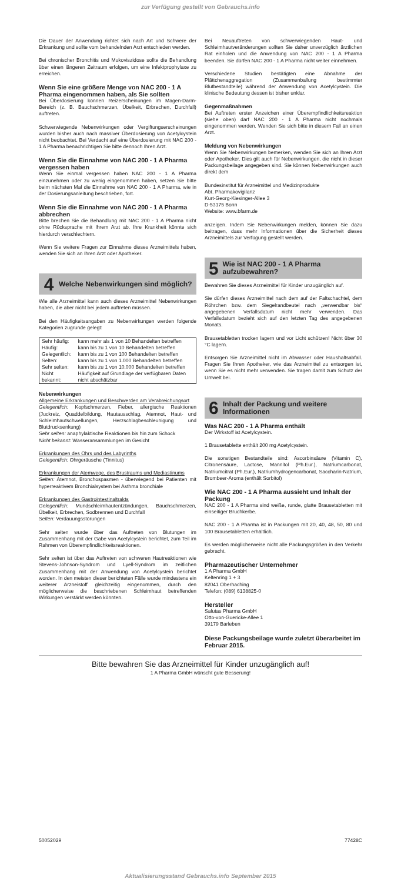zur Verfügung gestellt von Gebrauchs.info
Die Dauer der Anwendung richtet sich nach Art und Schwere der Erkrankung und sollte vom behandelnden Arzt entschieden werden.
Bei chronischer Bronchitis und Mukoviszidose sollte die Behandlung über einen längeren Zeitraum erfolgen, um eine Infektprophylaxe zu erreichen.
Wenn Sie eine größere Menge von NAC 200 - 1 A Pharma eingenommen haben, als Sie sollten
Bei Überdosierung können Reizerscheinungen im Magen-Darm-Bereich (z. B. Bauchschmerzen, Übelkeit, Erbrechen, Durchfall) auftreten.
Schwerwiegende Nebenwirkungen oder Vergiftungserscheinungen wurden bisher auch nach massiver Überdosierung von Acetylcystein nicht beobachtet. Bei Verdacht auf eine Überdosierung mit NAC 200 - 1 A Pharma benachrichtigen Sie bitte dennoch Ihren Arzt.
Wenn Sie die Einnahme von NAC 200 - 1 A Pharma vergessen haben
Wenn Sie einmal vergessen haben NAC 200 - 1 A Pharma einzunehmen oder zu wenig eingenommen haben, setzen Sie bitte beim nächsten Mal die Einnahme von NAC 200 - 1 A Pharma, wie in der Dosierungsanleitung beschrieben, fort.
Wenn Sie die Einnahme von NAC 200 - 1 A Pharma abbrechen
Bitte brechen Sie die Behandlung mit NAC 200 - 1 A Pharma nicht ohne Rücksprache mit Ihrem Arzt ab. Ihre Krankheit könnte sich hierdurch verschlechtern.
Wenn Sie weitere Fragen zur Einnahme dieses Arzneimittels haben, wenden Sie sich an Ihren Arzt oder Apotheker.
4 Welche Nebenwirkungen sind möglich?
Wie alle Arzneimittel kann auch dieses Arzneimittel Nebenwirkungen haben, die aber nicht bei jedem auftreten müssen.
Bei den Häufigkeitsangaben zu Nebenwirkungen werden folgende Kategorien zugrunde gelegt:
| Sehr häufig: | kann mehr als 1 von 10 Behandelten betreffen |
| Häufig: | kann bis zu 1 von 10 Behandelten betreffen |
| Gelegentlich: | kann bis zu 1 von 100 Behandelten betreffen |
| Selten: | kann bis zu 1 von 1.000 Behandelten betreffen |
| Sehr selten: | kann bis zu 1 von 10.000 Behandelten betreffen |
| Nicht bekannt: | Häufigkeit auf Grundlage der verfügbaren Daten nicht abschätzbar |
Nebenwirkungen
Allgemeine Erkrankungen und Beschwerden am Verabreichungsort
Gelegentlich: Kopfschmerzen, Fieber, allergische Reaktionen (Juckreiz, Quaddelbildung, Hautausschlag, Atemnot, Haut- und Schleimhautschwellungen, Herzschlagbeschleunigung und Blutdrucksenkung)
Sehr selten: anaphylaktische Reaktionen bis hin zum Schock
Nicht bekannt: Wasseransammlungen im Gesicht
Erkrankungen des Ohrs und des Labyrinths
Gelegentlich: Ohrgeräusche (Tinnitus)
Erkrankungen der Atemwege, des Brustraums und Mediastinums
Selten: Atemnot, Bronchospasmen - überwiegend bei Patienten mit hyperreaktivem Bronchialsystem bei Asthma bronchiale
Erkrankungen des Gastrointestinaltrakts
Gelegentlich: Mundschleimhautentzündungen, Bauchschmerzen, Übelkeit, Erbrechen, Sodbrennen und Durchfall
Selten: Verdauungsstörungen
Sehr selten wurde über das Auftreten von Blutungen im Zusammenhang mit der Gabe von Acetylcystein berichtet, zum Teil im Rahmen von Überempfindlichkeitsreaktionen.
Sehr selten ist über das Auftreten von schweren Hautreaktionen wie Stevens-Johnson-Syndrom und Lyell-Syndrom im zeitlichen Zusammenhang mit der Anwendung von Acetylcystein berichtet worden. In den meisten dieser berichteten Fälle wurde mindestens ein weiterer Arzneistoff gleichzeitig eingenommen, durch den möglicherweise die beschriebenen Schleimhaut betreffenden Wirkungen verstärkt werden könnten.
Bei Neuauftreten von schwerwiegenden Haut- und Schleimhautveränderungen sollten Sie daher unverzüglich ärztlichen Rat einholen und die Anwendung von NAC 200 - 1 A Pharma beenden. Sie dürfen NAC 200 - 1 A Pharma nicht weiter einnehmen.
Verschiedene Studien bestätigten eine Abnahme der Plättchenaggregation (Zusammenballung bestimmter Blutbestandteile) während der Anwendung von Acetylcystein. Die klinische Bedeutung dessen ist bisher unklar.
Gegenmaßnahmen
Bei Auftreten erster Anzeichen einer Überempfindlichkeitsreaktion (siehe oben) darf NAC 200 - 1 A Pharma nicht nochmals eingenommen werden. Wenden Sie sich bitte in diesem Fall an einen Arzt.
Meldung von Nebenwirkungen
Wenn Sie Nebenwirkungen bemerken, wenden Sie sich an Ihren Arzt oder Apotheker. Dies gilt auch für Nebenwirkungen, die nicht in dieser Packungsbeilage angegeben sind. Sie können Nebenwirkungen auch direkt dem
Bundesinstitut für Arzneimittel und Medizinprodukte
Abt. Pharmakovigilanz
Kurt-Georg-Kiesinger-Allee 3
D-53175 Bonn
Website: www.bfarm.de
anzeigen. Indem Sie Nebenwirkungen melden, können Sie dazu beitragen, dass mehr Informationen über die Sicherheit dieses Arzneimittels zur Verfügung gestellt werden.
5 Wie ist NAC 200 - 1 A Pharma aufzubewahren?
Bewahren Sie dieses Arzneimittel für Kinder unzugänglich auf.
Sie dürfen dieses Arzneimittel nach dem auf der Faltschachtel, dem Röhrchen bzw. dem Siegelrandbeutel nach „verwendbar bis“ angegebenen Verfallsdatum nicht mehr verwenden. Das Verfallsdatum bezieht sich auf den letzten Tag des angegebenen Monats.
Brausetabletten trocken lagern und vor Licht schützen! Nicht über 30 °C lagern.
Entsorgen Sie Arzneimittel nicht im Abwasser oder Haushaltsabfall. Fragen Sie Ihren Apotheker, wie das Arzneimittel zu entsorgen ist, wenn Sie es nicht mehr verwenden. Sie tragen damit zum Schutz der Umwelt bei.
6 Inhalt der Packung und weitere Informationen
Was NAC 200 - 1 A Pharma enthält
Der Wirkstoff ist Acetylcystein.
1 Brausetablette enthält 200 mg Acetylcystein.
Die sonstigen Bestandteile sind: Ascorbinsäure (Vitamin C), Citronensäure, Lactose, Mannitol (Ph.Eur.), Natriumcarbonat, Natriumcitrat (Ph.Eur.), Natriumhydrogencarbonat, Saccharin-Natrium, Brombeer-Aroma (enthält Sorbitol)
Wie NAC 200 - 1 A Pharma aussieht und Inhalt der Packung
NAC 200 - 1 A Pharma sind weiße, runde, glatte Brausetabletten mit einseitiger Bruchkerbe.
NAC 200 - 1 A Pharma ist in Packungen mit 20, 40, 48, 50, 80 und 100 Brausetabletten erhältlich.
Es werden möglicherweise nicht alle Packungsgrößen in den Verkehr gebracht.
Pharmazeutischer Unternehmer
1 A Pharma GmbH
Keltenring 1 + 3
82041 Oberhaching
Telefon: (089) 6138825-0
Hersteller
Salutas Pharma GmbH
Otto-von-Guericke-Allee 1
39179 Barleben
Diese Packungsbeilage wurde zuletzt überarbeitet im Februar 2015.
Bitte bewahren Sie das Arzneimittel für Kinder unzugänglich auf!
1 A Pharma GmbH wünscht gute Besserung!
50052029 77428C
Aktualisierungsstand Gebrauchs.info September 2015